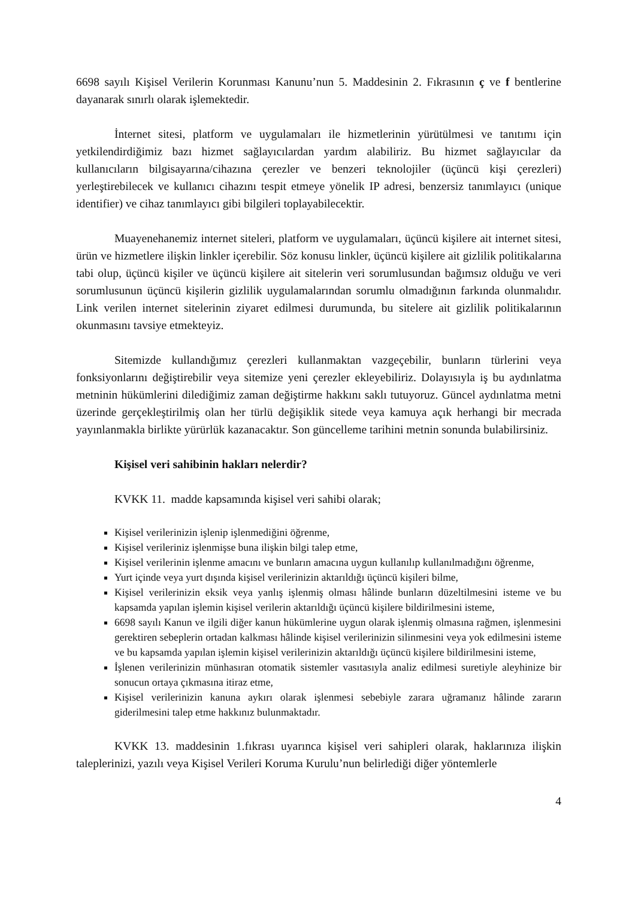6698 sayılı Kişisel Verilerin Korunması Kanunu’nun 5. Maddesinin 2. Fıkrasının ç ve f bentlerine dayanarak sınırlı olarak işlemektedir.
İnternet sitesi, platform ve uygulamaları ile hizmetlerinin yürütülmesi ve tanıtımı için yetkilendirdiğimiz bazı hizmet sağlayıcılardan yardım alabiliriz. Bu hizmet sağlayıcılar da kullanıcıların bilgisayarına/cihazına çerezler ve benzeri teknolojiler (üçüncü kişi çerezleri) yerleştirebilecek ve kullanıcı cihazını tespit etmeye yönelik IP adresi, benzersiz tanımlayıcı (unique identifier) ve cihaz tanımlayıcı gibi bilgileri toplayabilecektir.
Muayenehanemiz internet siteleri, platform ve uygulamaları, üçüncü kişilere ait internet sitesi, ürün ve hizmetlere ilişkin linkler içerebilir. Söz konusu linkler, üçüncü kişilere ait gizlilik politikalarına tabi olup, üçüncü kişiler ve üçüncü kişilere ait sitelerin veri sorumlusundan bağımsız olduğu ve veri sorumlusunun üçüncü kişilerin gizlilik uygulamalarından sorumlu olmadığının farkında olunmalıdır. Link verilen internet sitelerinin ziyaret edilmesi durumunda, bu sitelere ait gizlilik politikalarının okunmasını tavsiye etmekteyiz.
Sitemizde kullandığımız çerezleri kullanmaktan vazgeçebilir, bunların türlerini veya fonksiyonlarını değiştirebilir veya sitemize yeni çerezler ekleyebiliriz. Dolayısıyla iş bu aydınlatma metninin hükümlerini dilediğimiz zaman değiştirme hakkını saklı tutuyoruz. Güncel aydınlatma metni üzerinde gerçekleştirilmiş olan her türlü değişiklik sitede veya kamuya açık herhangi bir mecrada yayınlanmakla birlikte yürürlük kazanacaktır. Son güncelleme tarihini metnin sonunda bulabilirsiniz.
Kişisel veri sahibinin hakları nelerdir?
KVKK 11. madde kapsamında kişisel veri sahibi olarak;
Kişisel verilerinizin işlenip işlenmediğini öğrenme,
Kişisel verileriniz işlenmişse buna ilişkin bilgi talep etme,
Kişisel verilerinin işlenme amacını ve bunların amacına uygun kullanılıp kullanılmadığını öğrenme,
Yurt içinde veya yurt dışında kişisel verilerinizin aktarıldığı üçüncü kişileri bilme,
Kişisel verilerinizin eksik veya yanlış işlenmiş olması hâlinde bunların düzeltilmesini isteme ve bu kapsamda yapılan işlemin kişisel verilerin aktarıldığı üçüncü kişilere bildirilmesini isteme,
6698 sayılı Kanun ve ilgili diğer kanun hükümlerine uygun olarak işlenmiş olmasına rağmen, işlenmesini gerektiren sebeplerin ortadan kalkması hâlinde kişisel verilerinizin silinmesini veya yok edilmesini isteme ve bu kapsamda yapılan işlemin kişisel verilerinizin aktarıldığı üçüncü kişilere bildirilmesini isteme,
İşlenen verilerinizin münhasıran otomatik sistemler vasıtasıyla analiz edilmesi suretiyle aleyhinize bir sonucun ortaya çıkmasına itiraz etme,
Kişisel verilerinizin kanuna aykırı olarak işlenmesi sebebiyle zarara uğramanız hâlinde zararın giderilmesini talep etme hakkınız bulunmaktadır.
KVKK 13. maddesinin 1.fıkrası uyarınca kişisel veri sahipleri olarak, haklarınıza ilişkin taleplerinizi, yazılı veya Kişisel Verileri Koruma Kurulu’nun belirlediği diğer yöntemlerle
4